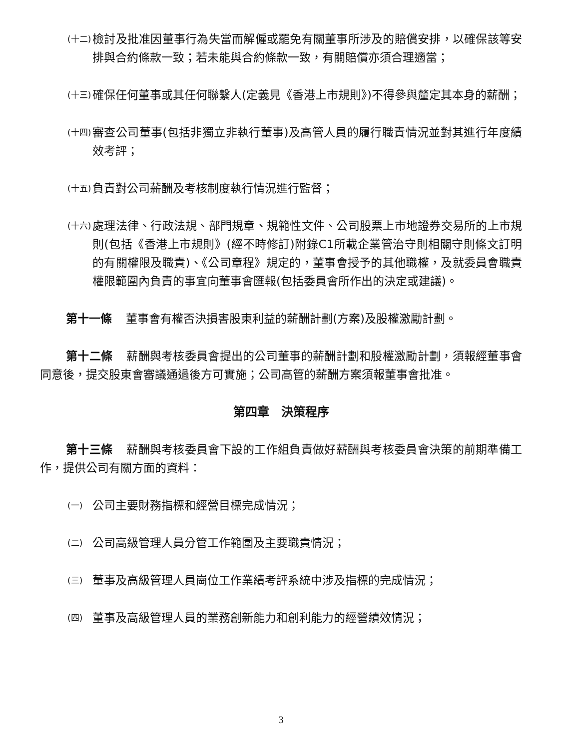(十二) 檢討及批准因董事行為失當而解僱或罷免有關董事所涉及的賠償安排，以確保該等安排與合約條款一致；若未能與合約條款一致，有關賠償亦須合理適當；
(十三) 確保任何董事或其任何聯繫人(定義見《香港上市規則》)不得參與釐定其本身的薪酬；
(十四) 審查公司董事(包括非獨立非執行董事)及高管人員的履行職責情況並對其進行年度績效考評；
(十五) 負責對公司薪酬及考核制度執行情況進行監督；
(十六) 處理法律、行政法規、部門規章、規範性文件、公司股票上市地證券交易所的上市規則(包括《香港上市規則》(經不時修訂)附錄C1所載企業管治守則相關守則條文訂明的有關權限及職責)、《公司章程》規定的，董事會授予的其他職權，及就委員會職責權限範圍內負責的事宜向董事會匯報(包括委員會所作出的決定或建議)。
第十一條 董事會有權否決損害股東利益的薪酬計劃(方案)及股權激勵計劃。
第十二條 薪酬與考核委員會提出的公司董事的薪酬計劃和股權激勵計劃，須報經董事會同意後，提交股東會審議通過後方可實施；公司高管的薪酬方案須報董事會批准。
第四章　決策程序
第十三條 薪酬與考核委員會下設的工作組負責做好薪酬與考核委員會決策的前期準備工作，提供公司有關方面的資料：
(一) 公司主要財務指標和經營目標完成情況；
(二) 公司高級管理人員分管工作範圍及主要職責情況；
(三) 董事及高級管理人員崗位工作業績考評系統中涉及指標的完成情況；
(四) 董事及高級管理人員的業務創新能力和創利能力的經營績效情況；
3